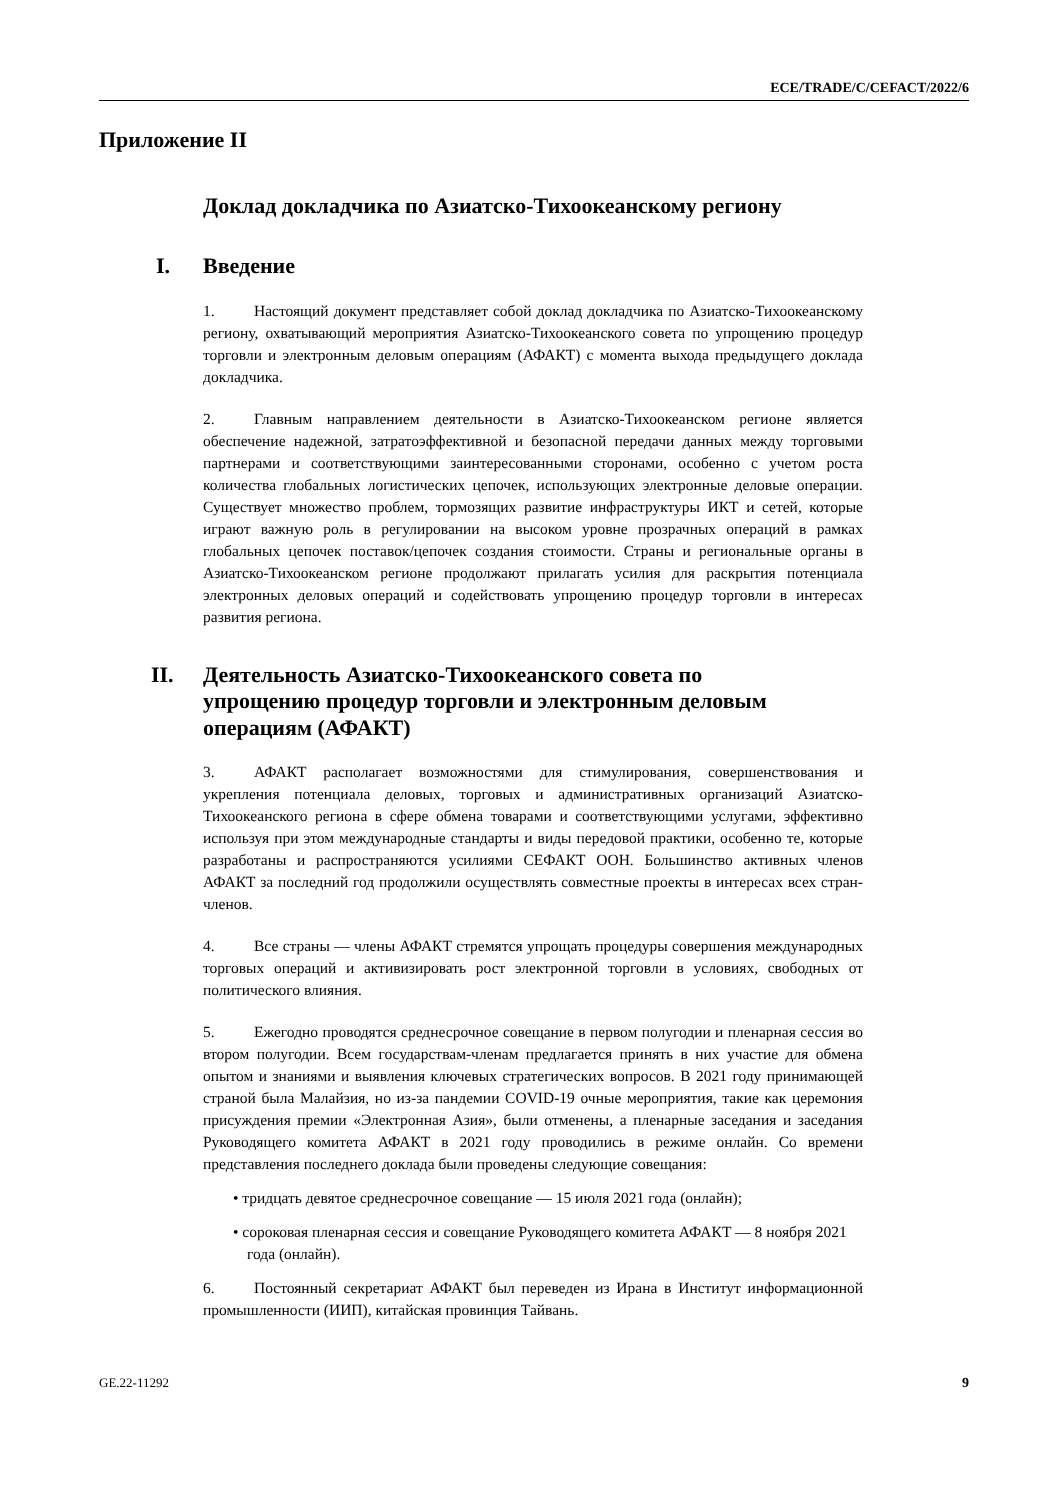ECE/TRADE/C/CEFACT/2022/6
Приложение II
Доклад докладчика по Азиатско-Тихоокеанскому региону
I. Введение
1. Настоящий документ представляет собой доклад докладчика по Азиатско-Тихоокеанскому региону, охватывающий мероприятия Азиатско-Тихоокеанского совета по упрощению процедур торговли и электронным деловым операциям (АФАКТ) с момента выхода предыдущего доклада докладчика.
2. Главным направлением деятельности в Азиатско-Тихоокеанском регионе является обеспечение надежной, затратоэффективной и безопасной передачи данных между торговыми партнерами и соответствующими заинтересованными сторонами, особенно с учетом роста количества глобальных логистических цепочек, использующих электронные деловые операции. Существует множество проблем, тормозящих развитие инфраструктуры ИКТ и сетей, которые играют важную роль в регулировании на высоком уровне прозрачных операций в рамках глобальных цепочек поставок/цепочек создания стоимости. Страны и региональные органы в Азиатско-Тихоокеанском регионе продолжают прилагать усилия для раскрытия потенциала электронных деловых операций и содействовать упрощению процедур торговли в интересах развития региона.
II. Деятельность Азиатско-Тихоокеанского совета по упрощению процедур торговли и электронным деловым операциям (АФАКТ)
3. АФАКТ располагает возможностями для стимулирования, совершенствования и укрепления потенциала деловых, торговых и административных организаций Азиатско-Тихоокеанского региона в сфере обмена товарами и соответствующими услугами, эффективно используя при этом международные стандарты и виды передовой практики, особенно те, которые разработаны и распространяются усилиями СЕФАКТ ООН. Большинство активных членов АФАКТ за последний год продолжили осуществлять совместные проекты в интересах всех стран-членов.
4. Все страны — члены АФАКТ стремятся упрощать процедуры совершения международных торговых операций и активизировать рост электронной торговли в условиях, свободных от политического влияния.
5. Ежегодно проводятся среднесрочное совещание в первом полугодии и пленарная сессия во втором полугодии. Всем государствам-членам предлагается принять в них участие для обмена опытом и знаниями и выявления ключевых стратегических вопросов. В 2021 году принимающей страной была Малайзия, но из-за пандемии COVID-19 очные мероприятия, такие как церемония присуждения премии «Электронная Азия», были отменены, а пленарные заседания и заседания Руководящего комитета АФАКТ в 2021 году проводились в режиме онлайн. Со времени представления последнего доклада были проведены следующие совещания:
• тридцать девятое среднесрочное совещание — 15 июля 2021 года (онлайн);
• сороковая пленарная сессия и совещание Руководящего комитета АФАКТ — 8 ноября 2021 года (онлайн).
6. Постоянный секретариат АФАКТ был переведен из Ирана в Институт информационной промышленности (ИИП), китайская провинция Тайвань.
GE.22-11292 9